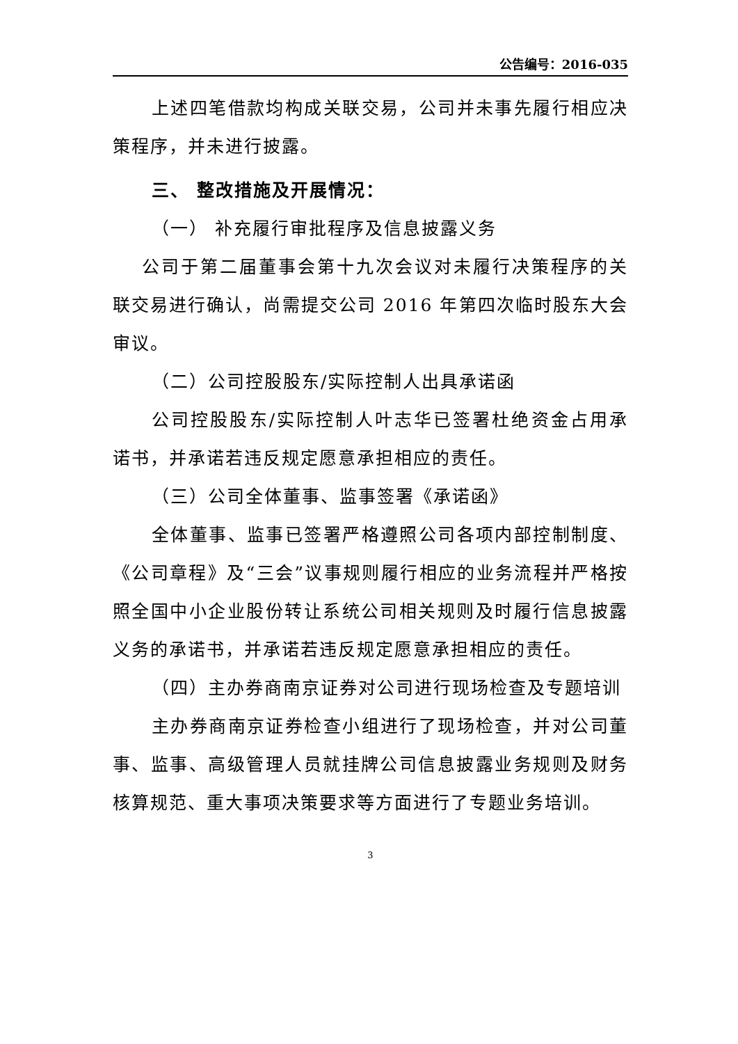公告编号：2016-035
上述四笔借款均构成关联交易，公司并未事先履行相应决策程序，并未进行披露。
三、 整改措施及开展情况：
（一） 补充履行审批程序及信息披露义务
公司于第二届董事会第十九次会议对未履行决策程序的关联交易进行确认，尚需提交公司 2016 年第四次临时股东大会审议。
（二）公司控股股东/实际控制人出具承诺函
公司控股股东/实际控制人叶志华已签署杜绝资金占用承诺书，并承诺若违反规定愿意承担相应的责任。
（三）公司全体董事、监事签署《承诺函》
全体董事、监事已签署严格遵照公司各项内部控制制度、《公司章程》及“三会”议事规则履行相应的业务流程并严格按照全国中小企业股份转让系统公司相关规则及时履行信息披露义务的承诺书，并承诺若违反规定愿意承担相应的责任。
（四）主办券商南京证券对公司进行现场检查及专题培训
主办券商南京证券检查小组进行了现场检查，并对公司董事、监事、高级管理人员就挂牌公司信息披露业务规则及财务核算规范、重大事项决策要求等方面进行了专题业务培训。
3